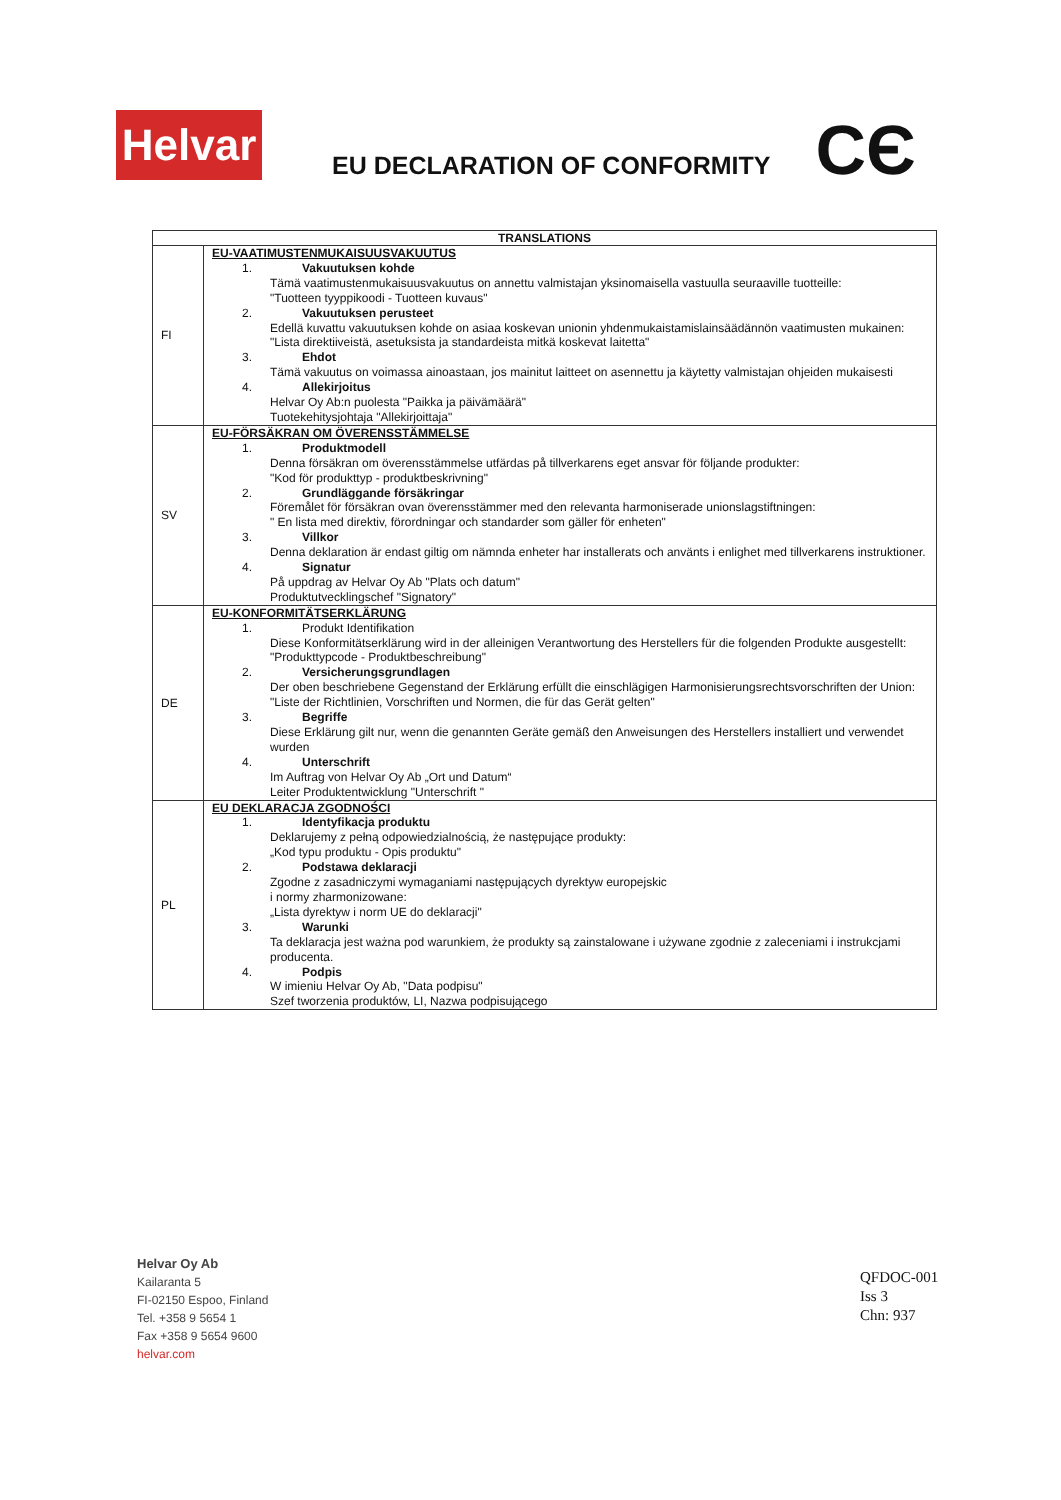Helvar
EU DECLARATION OF CONFORMITY
CЄ
| TRANSLATIONS | |
| --- | --- |
| FI | EU-VAATIMUSTENMUKAISUUSVAKUUTUS 1. Vakuutuksen kohde Tämä vaatimustenmukaisuusvakuutus on annettu valmistajan yksinomaisella vastuulla seuraaville tuotteille: "Tuotteen tyyppikoodi - Tuotteen kuvaus" 2. Vakuutuksen perusteet Edellä kuvattu vakuutuksen kohde on asiaa koskevan unionin yhdenmukaistamislainsäädännön vaatimusten mukainen: "Lista direktiiveistä, asetuksista ja standardeista mitkä koskevat laitetta" 3. Ehdot Tämä vakuutus on voimassa ainoastaan, jos mainitut laitteet on asennettu ja käytetty valmistajan ohjeiden mukaisesti 4. Allekirjoitus Helvar Oy Ab:n puolesta "Paikka ja päivämäärä" Tuotekehitysjohtaja "Allekirjoittaja" |
| SV | EU-FÖRSÄKRAN OM ÖVERENSSTÄMMELSE 1. Produktmodell Denna försäkran om överensstämmelse utfärdas på tillverkarens eget ansvar för följande produkter: "Kod för produkttyp - produktbeskrivning" 2. Grundläggande försäkringar Föremålet för försäkran ovan överensstämmer med den relevanta harmoniserade unionslagstiftningen: " En lista med direktiv, förordningar och standarder som gäller för enheten" 3. Villkor Denna deklaration är endast giltig om nämnda enheter har installerats och använts i enlighet med tillverkarens instruktioner. 4. Signatur På uppdrag av Helvar Oy Ab "Plats och datum" Produktutvecklingschef "Signatory" |
| DE | EU-KONFORMITÄTSERKLÄRUNG 1. Produkt Identifikation Diese Konformitätserklärung wird in der alleinigen Verantwortung des Herstellers für die folgenden Produkte ausgestellt: "Produkttypcode - Produktbeschreibung" 2. Versicherungsgrundlagen Der oben beschriebene Gegenstand der Erklärung erfüllt die einschlägigen Harmonisierungsrechtsvorschriften der Union: "Liste der Richtlinien, Vorschriften und Normen, die für das Gerät gelten" 3. Begriffe Diese Erklärung gilt nur, wenn die genannten Geräte gemäß den Anweisungen des Herstellers installiert und verwendet wurden 4. Unterschrift Im Auftrag von Helvar Oy Ab „Ort und Datum“ Leiter Produktentwicklung "Unterschrift " |
| PL | EU DEKLARACJA ZGODNOŚCI 1. Identyfikacja produktu Deklarujemy z pełną odpowiedzialnością, że następujące produkty: „Kod typu produktu - Opis produktu" 2. Podstawa deklaracji Zgodne z zasadniczymi wymaganiami następujących dyrektyw europejskic i normy zharmonizowane: „Lista dyrektyw i norm UE do deklaracji" 3. Warunki Ta deklaracja jest ważna pod warunkiem, że produkty są zainstalowane i używane zgodnie z zaleceniami i instrukcjami producenta. 4. Podpis W imieniu Helvar Oy Ab, "Data podpisu" Szef tworzenia produktów, LI, Nazwa podpisującego |
Helvar Oy Ab
Kailaranta 5
FI-02150 Espoo, Finland
Tel. +358 9 5654 1
Fax +358 9 5654 9600
helvar.com
QFDOC-001
Iss 3
Chn: 937